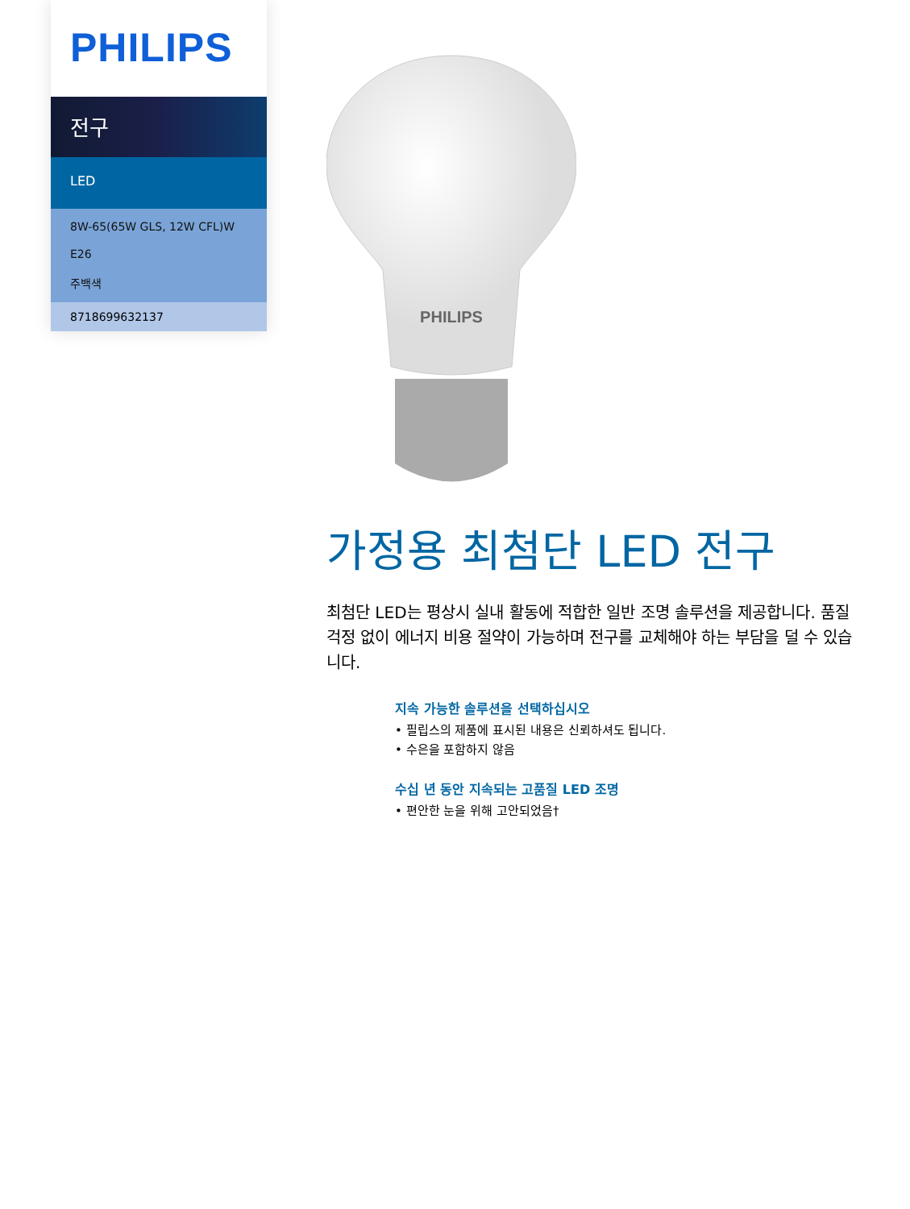PHILIPS
전구
LED
8W-65(65W GLS, 12W CFL)W
E26
주백색
8718699632137
PHILIPS
가정용 최첨단 LED 전구
최첨단 LED는 평상시 실내 활동에 적합한 일반 조명 솔루션을 제공합니다. 품질 걱정 없이 에너지 비용 절약이 가능하며 전구를 교체해야 하는 부담을 덜 수 있습니다.
지속 가능한 솔루션을 선택하십시오
• 필립스의 제품에 표시된 내용은 신뢰하셔도 됩니다.
• 수은을 포함하지 않음
수십 년 동안 지속되는 고품질 LED 조명
• 편안한 눈을 위해 고안되었음†